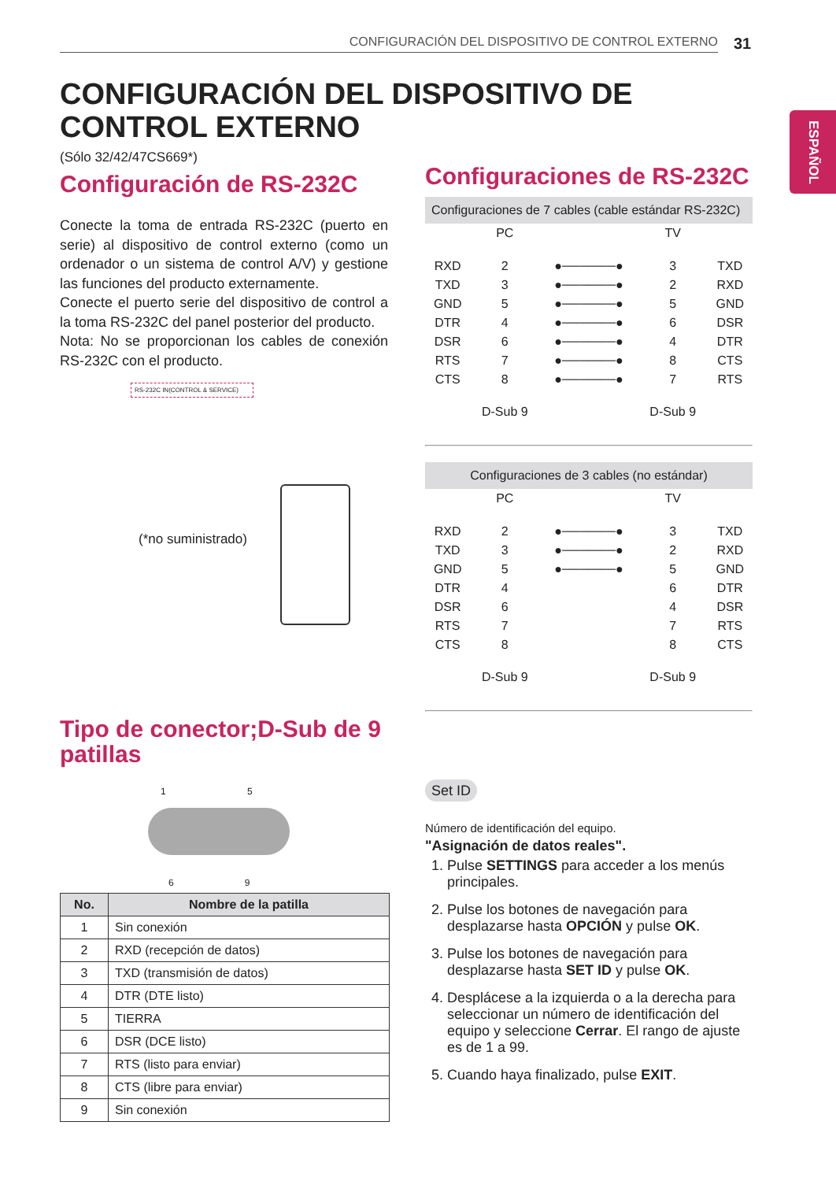CONFIGURACIÓN DEL DISPOSITIVO DE CONTROL EXTERNO 31
ESPAÑOL
CONFIGURACIÓN DEL DISPOSITIVO DE
CONTROL EXTERNO
(Sólo 32/42/47CS669*)
Configuración de RS-232C
Conecte la toma de entrada RS-232C (puerto en serie) al dispositivo de control externo (como un ordenador o un sistema de control A/V) y gestione las funciones del producto externamente.
Conecte el puerto serie del dispositivo de control a la toma RS-232C del panel posterior del producto.
Nota: No se proporcionan los cables de conexión RS-232C con el producto.
RS-232C IN(CONTROL & SERVICE)
(*no suministrado)
Tipo de conector;D-Sub de 9 patillas
1 5
6 9
| No. | Nombre de la patilla |
| --- | --- |
| 1 | Sin conexión |
| 2 | RXD (recepción de datos) |
| 3 | TXD (transmisión de datos) |
| 4 | DTR (DTE listo) |
| 5 | TIERRA |
| 6 | DSR (DCE listo) |
| 7 | RTS (listo para enviar) |
| 8 | CTS (libre para enviar) |
| 9 | Sin conexión |
Configuraciones de RS-232C
Configuraciones de 7 cables (cable estándar RS-232C)
| | PC | | TV | |
| RXD | 2 | ●──────● | 3 | TXD |
| TXD | 3 | ●──────● | 2 | RXD |
| GND | 5 | ●──────● | 5 | GND |
| DTR | 4 | ●──────● | 6 | DSR |
| DSR | 6 | ●──────● | 4 | DTR |
| RTS | 7 | ●──────● | 8 | CTS |
| CTS | 8 | ●──────● | 7 | RTS |
| | D-Sub 9 | | D-Sub 9 | |
Configuraciones de 3 cables (no estándar)
| | PC | | TV | |
| RXD | 2 | ●──────● | 3 | TXD |
| TXD | 3 | ●──────● | 2 | RXD |
| GND | 5 | ●──────● | 5 | GND |
| DTR | 4 | | 6 | DTR |
| DSR | 6 | | 4 | DSR |
| RTS | 7 | | 7 | RTS |
| CTS | 8 | | 8 | CTS |
| | D-Sub 9 | | D-Sub 9 | |
Set ID
Número de identificación del equipo.
"Asignación de datos reales".
1. Pulse SETTINGS para acceder a los menús principales.
2. Pulse los botones de navegación para desplazarse hasta OPCIÓN y pulse OK.
3. Pulse los botones de navegación para desplazarse hasta SET ID y pulse OK.
4. Desplácese a la izquierda o a la derecha para seleccionar un número de identificación del equipo y seleccione Cerrar. El rango de ajuste es de 1 a 99.
5. Cuando haya finalizado, pulse EXIT.